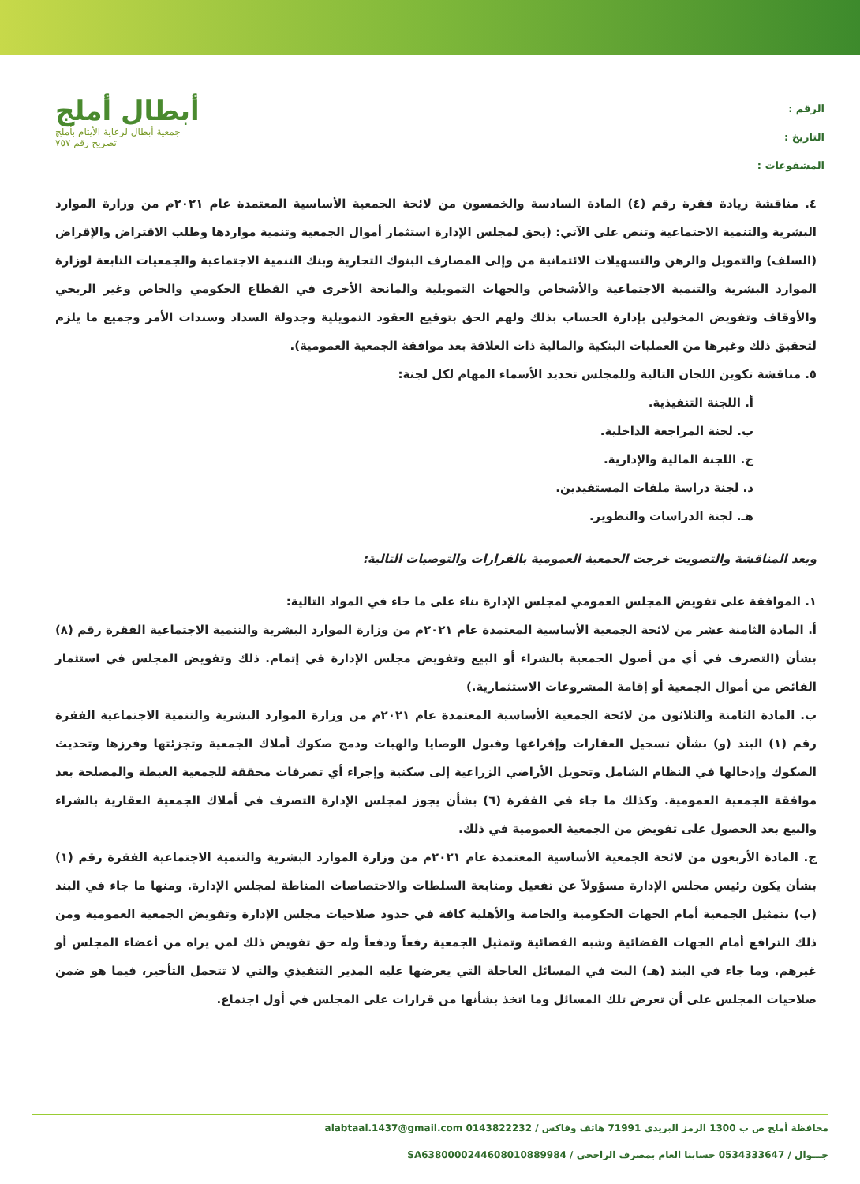الرقم :
التاريخ :
المشفوعات :
أبطال أملج
جمعية أبطال لرعاية الأيتام بأملج
تصريح رقم ٧٥٧
٤. مناقشة زيادة فقرة رقم (٤) المادة السادسة والخمسون من لائحة الجمعية الأساسية المعتمدة عام ٢٠٢١م من وزارة الموارد البشرية والتنمية الاجتماعية وتنص على الآتي: (يحق لمجلس الإدارة استثمار أموال الجمعية وتنمية مواردها وطلب الاقتراض والإقراض (السلف) والتمويل والرهن والتسهيلات الائتمانية من وإلى المصارف البنوك التجارية وبنك التنمية الاجتماعية والجمعيات التابعة لوزارة الموارد البشرية والتنمية الاجتماعية والأشخاص والجهات التمويلية والمانحة الأخرى في القطاع الحكومي والخاص وغير الربحي والأوقاف وتفويض المخولين بإدارة الحساب بذلك ولهم الحق بتوقيع العقود التمويلية وجدولة السداد وسندات الأمر وجميع ما يلزم لتحقيق ذلك وغيرها من العمليات البنكية والمالية ذات العلاقة بعد موافقة الجمعية العمومية).
٥. مناقشة تكوين اللجان التالية وللمجلس تحديد الأسماء المهام لكل لجنة:
أ. اللجنة التنفيذية.
ب. لجنة المراجعة الداخلية.
ج. اللجنة المالية والإدارية.
د. لجنة دراسة ملفات المستفيدين.
هـ. لجنة الدراسات والتطوير.
وبعد المناقشة والتصويت خرجت الجمعية العمومية بالقرارات والتوصيات التالية:
١. الموافقة على تفويض المجلس العمومي لمجلس الإدارة بناء على ما جاء في المواد التالية:
أ. المادة الثامنة عشر من لائحة الجمعية الأساسية المعتمدة عام ٢٠٢١م من وزارة الموارد البشرية والتنمية الاجتماعية الفقرة رقم (٨) بشأن (التصرف في أي من أصول الجمعية بالشراء أو البيع وتفويض مجلس الإدارة في إتمام. ذلك وتفويض المجلس في استثمار الفائض من أموال الجمعية أو إقامة المشروعات الاستثمارية.)
ب. المادة الثامنة والثلاثون من لائحة الجمعية الأساسية المعتمدة عام ٢٠٢١م من وزارة الموارد البشرية والتنمية الاجتماعية الفقرة رقم (١) البند (و) بشأن تسجيل العقارات وإفراغها وقبول الوصايا والهبات ودمج صكوك أملاك الجمعية وتجزئتها وفرزها وتحديث الصكوك وإدخالها في النظام الشامل وتحويل الأراضي الزراعية إلى سكنية وإجراء أي تصرفات محققة للجمعية الغبطة والمصلحة بعد موافقة الجمعية العمومية. وكذلك ما جاء في الفقرة (٦) بشأن يجوز لمجلس الإدارة التصرف في أملاك الجمعية العقارية بالشراء والبيع بعد الحصول على تفويض من الجمعية العمومية في ذلك.
ج. المادة الأربعون من لائحة الجمعية الأساسية المعتمدة عام ٢٠٢١م من وزارة الموارد البشرية والتنمية الاجتماعية الفقرة رقم (١) بشأن يكون رئيس مجلس الإدارة مسؤولاً عن تفعيل ومتابعة السلطات والاختصاصات المناطة لمجلس الإدارة. ومنها ما جاء في البند (ب) بتمثيل الجمعية أمام الجهات الحكومية والخاصة والأهلية كافة في حدود صلاحيات مجلس الإدارة وتفويض الجمعية العمومية ومن ذلك الترافع أمام الجهات القضائية وشبه القضائية وتمثيل الجمعية رفعاً ودفعاً وله حق تفويض ذلك لمن يراه من أعضاء المجلس أو غيرهم. وما جاء في البند (هـ) البت في المسائل العاجلة التي يعرضها عليه المدير التنفيذي والتي لا تتحمل التأخير، فيما هو ضمن صلاحيات المجلس على أن تعرض تلك المسائل وما اتخذ بشأنها من قرارات على المجلس في أول اجتماع.
محافظة أملج ص ب 1300 الرمز البريدي 71991 هاتف وفاكس / 0143822232 alabtaal.1437@gmail.com
جـــوال / 0534333647 حسابنا العام بمصرف الراجحي / SA6380000244608010889984